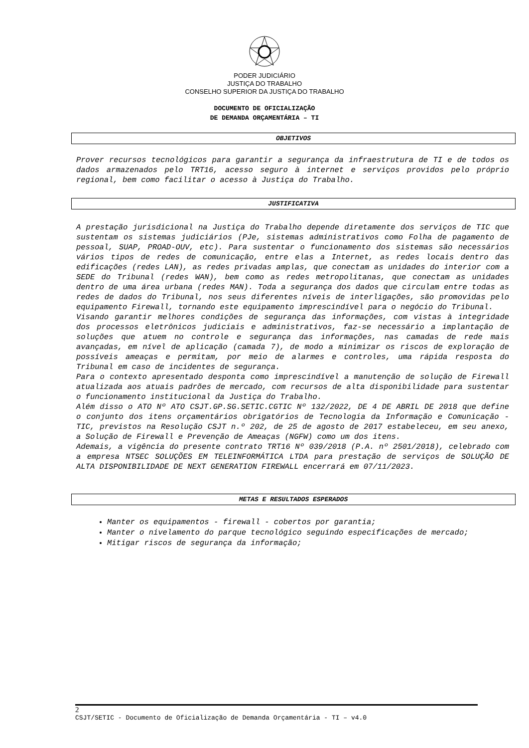PODER JUDICIÁRIO
JUSTIÇA DO TRABALHO
CONSELHO SUPERIOR DA JUSTIÇA DO TRABALHO
DOCUMENTO DE OFICIALIZAÇÃO
DE DEMANDA ORÇAMENTÁRIA – TI
OBJETIVOS
Prover recursos tecnológicos para garantir a segurança da infraestrutura de TI e de todos os dados armazenados pelo TRT16, acesso seguro à internet e serviços providos pelo próprio regional, bem como facilitar o acesso à Justiça do Trabalho.
JUSTIFICATIVA
A prestação jurisdicional na Justiça do Trabalho depende diretamente dos serviços de TIC que sustentam os sistemas judiciários (PJe, sistemas administrativos como Folha de pagamento de pessoal, SUAP, PROAD-OUV, etc). Para sustentar o funcionamento dos sistemas são necessários vários tipos de redes de comunicação, entre elas a Internet, as redes locais dentro das edificações (redes LAN), as redes privadas amplas, que conectam as unidades do interior com a SEDE do Tribunal (redes WAN), bem como as redes metropolitanas, que conectam as unidades dentro de uma área urbana (redes MAN). Toda a segurança dos dados que circulam entre todas as redes de dados do Tribunal, nos seus diferentes níveis de interligações, são promovidas pelo equipamento Firewall, tornando este equipamento imprescindível para o negócio do Tribunal.
Visando garantir melhores condições de segurança das informações, com vistas à integridade dos processos eletrônicos judiciais e administrativos, faz-se necessário a implantação de soluções que atuem no controle e segurança das informações, nas camadas de rede mais avançadas, em nível de aplicação (camada 7), de modo a minimizar os riscos de exploração de possíveis ameaças e permitam, por meio de alarmes e controles, uma rápida resposta do Tribunal em caso de incidentes de segurança.
Para o contexto apresentado desponta como imprescindível a manutenção de solução de Firewall atualizada aos atuais padrões de mercado, com recursos de alta disponibilidade para sustentar o funcionamento institucional da Justiça do Trabalho.
Além disso o ATO Nº ATO CSJT.GP.SG.SETIC.CGTIC Nº 132/2022, DE 4 DE ABRIL DE 2018 que define o conjunto dos itens orçamentários obrigatórios de Tecnologia da Informação e Comunicação - TIC, previstos na Resolução CSJT n.º 202, de 25 de agosto de 2017 estabeleceu, em seu anexo, a Solução de Firewall e Prevenção de Ameaças (NGFW) como um dos itens.
Ademais, a vigência do presente contrato TRT16 Nº 039/2018 (P.A. nº 2501/2018), celebrado com a empresa NTSEC SOLUÇÕES EM TELEINFORMÁTICA LTDA para prestação de serviços de SOLUÇÃO DE ALTA DISPONIBILIDADE DE NEXT GENERATION FIREWALL encerrará em 07/11/2023.
METAS E RESULTADOS ESPERADOS
Manter os equipamentos - firewall - cobertos por garantia;
Manter o nivelamento do parque tecnológico seguindo especificações de mercado;
Mitigar riscos de segurança da informação;
2
CSJT/SETIC - Documento de Oficialização de Demanda Orçamentária - TI – v4.0